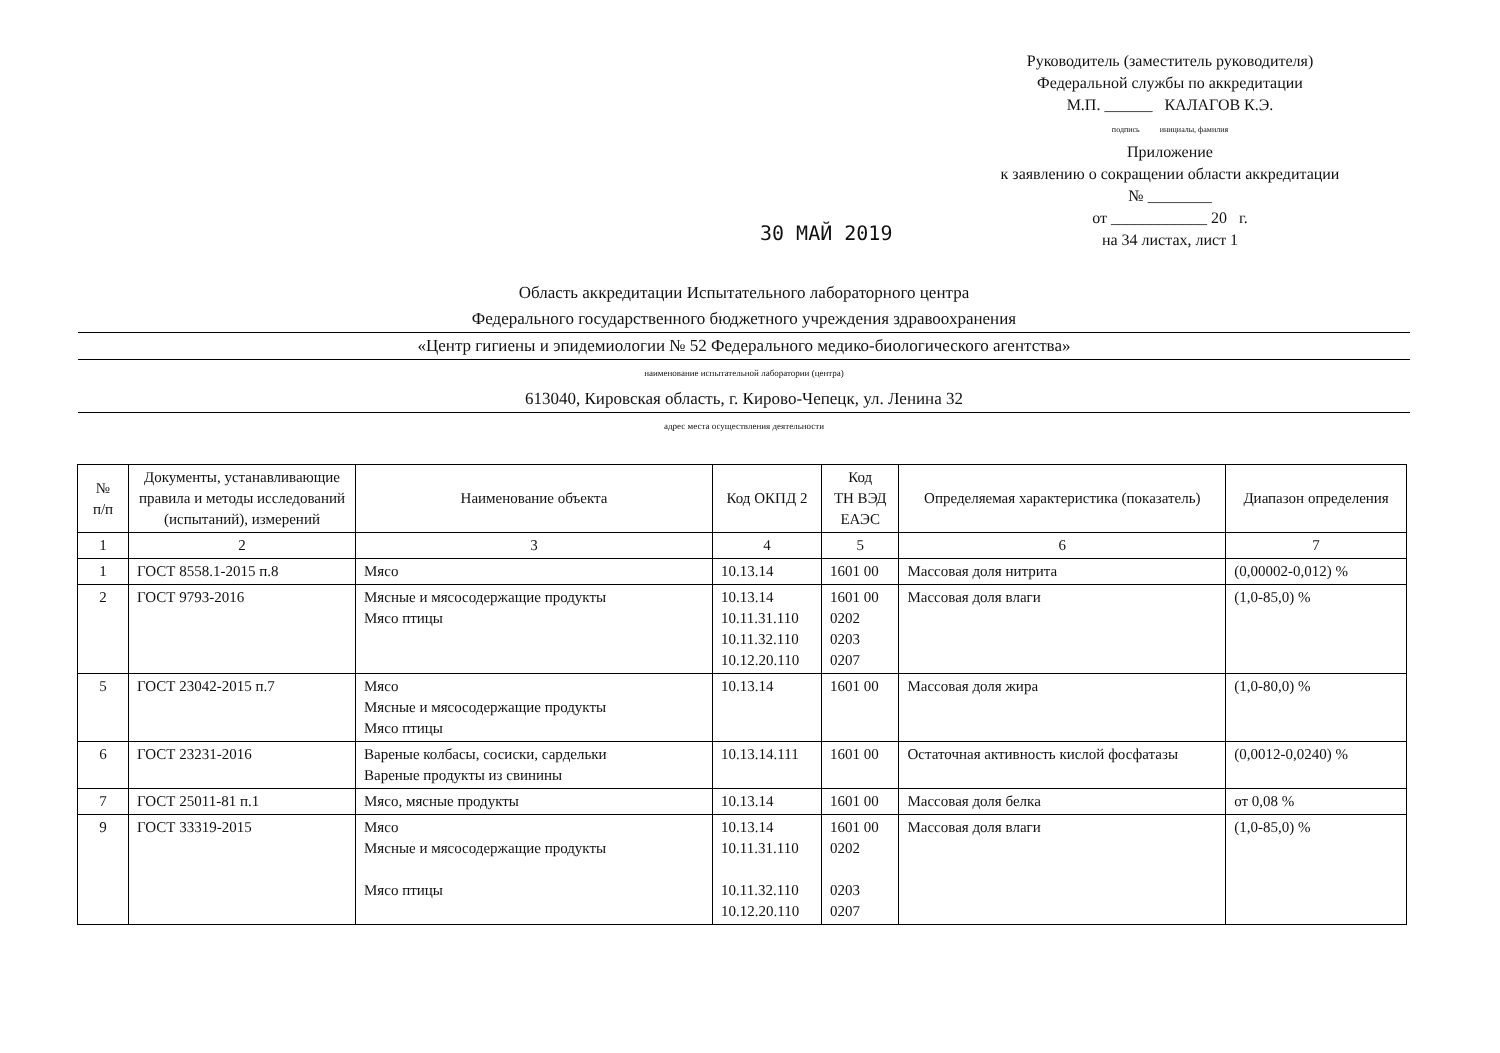Руководитель (заместитель руководителя)
Федеральной службы по аккредитации
М.П. ______ КАЛАГОВ К.Э.
подпись инициалы, фамилия
Приложение
к заявлению о сокращении области аккредитации
№ ________
от ____________ 20 г.
на 34 листах, лист 1
30 МАЙ 2019
Область аккредитации Испытательного лабораторного центра
Федерального государственного бюджетного учреждения здравоохранения
«Центр гигиены и эпидемиологии № 52 Федерального медико-биологического агентства»
наименование испытательной лаборатории (центра)
613040, Кировская область, г. Кирово-Чепецк, ул. Ленина 32
адрес места осуществления деятельности
| № п/п | Документы, устанавливающие правила и методы исследований (испытаний), измерений | Наименование объекта | Код ОКПД 2 | Код ТН ВЭД ЕАЭС | Определяемая характеристика (показатель) | Диапазон определения |
| --- | --- | --- | --- | --- | --- | --- |
| 1 | 2 | 3 | 4 | 5 | 6 | 7 |
| 1 | ГОСТ 8558.1-2015 п.8 | Мясо | 10.13.14 | 1601 00 | Массовая доля нитрита | (0,00002-0,012) % |
| 2 | ГОСТ 9793-2016 | Мясные и мясосодержащие продукты Мясо птицы | 10.13.14 10.11.31.110 10.11.32.110 10.12.20.110 | 1601 00 0202 0203 0207 | Массовая доля влаги | (1,0-85,0) % |
| 5 | ГОСТ 23042-2015 п.7 | Мясо Мясные и мясосодержащие продукты Мясо птицы | 10.13.14 | 1601 00 | Массовая доля жира | (1,0-80,0) % |
| 6 | ГОСТ 23231-2016 | Вареные колбасы, сосиски, сардельки Вареные продукты из свинины | 10.13.14.111 | 1601 00 | Остаточная активность кислой фосфатазы | (0,0012-0,0240) % |
| 7 | ГОСТ 25011-81 п.1 | Мясо, мясные продукты | 10.13.14 | 1601 00 | Массовая доля белка | от 0,08 % |
| 9 | ГОСТ 33319-2015 | Мясо Мясные и мясосодержащие продукты Мясо птицы | 10.13.14 10.11.31.110 10.11.32.110 10.12.20.110 | 1601 00 0202 0203 0207 | Массовая доля влаги | (1,0-85,0) % |